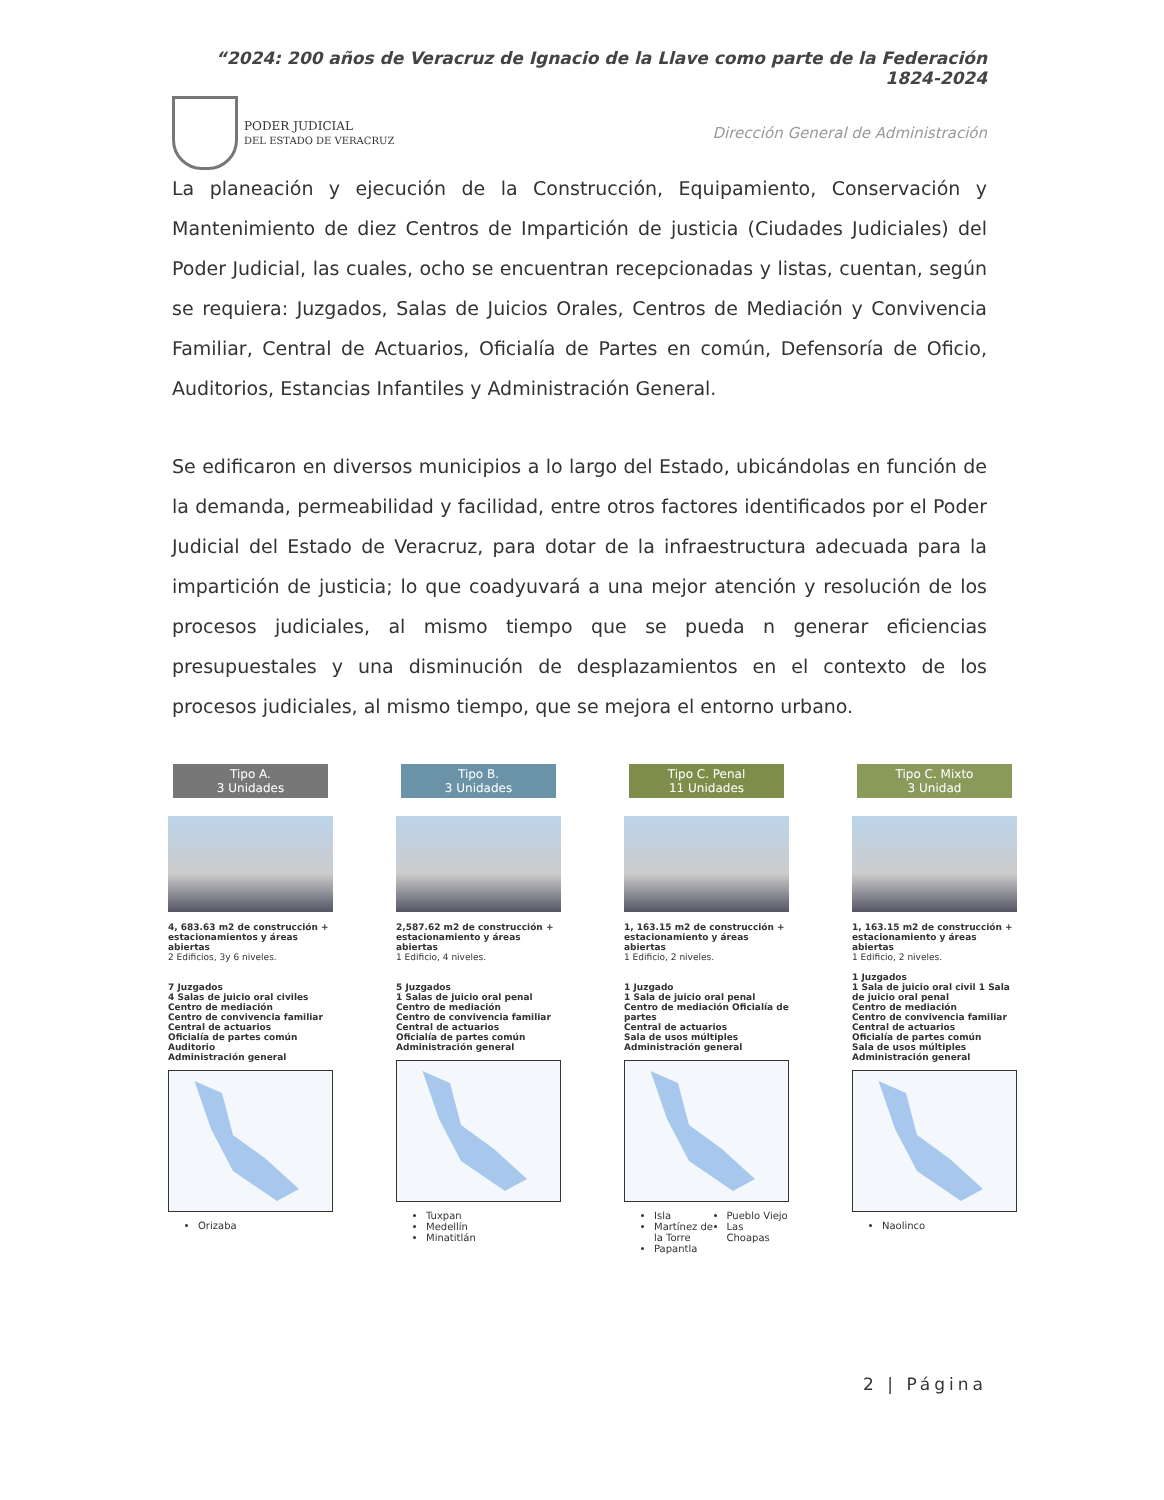“2024: 200 años de Veracruz de Ignacio de la Llave como parte de la Federación 1824-2024
PODER JUDICIAL
DEL ESTADO DE VERACRUZ
Dirección General de Administración
La planeación y ejecución de la Construcción, Equipamiento, Conservación y Mantenimiento de diez Centros de Impartición de justicia (Ciudades Judiciales) del Poder Judicial, las cuales, ocho se encuentran recepcionadas y listas, cuentan, según se requiera: Juzgados, Salas de Juicios Orales, Centros de Mediación y Convivencia Familiar, Central de Actuarios, Oficialía de Partes en común, Defensoría de Oficio, Auditorios, Estancias Infantiles y Administración General.
Se edificaron en diversos municipios a lo largo del Estado, ubicándolas en función de la demanda, permeabilidad y facilidad, entre otros factores identificados por el Poder Judicial del Estado de Veracruz, para dotar de la infraestructura adecuada para la impartición de justicia; lo que coadyuvará a una mejor atención y resolución de los procesos judiciales, al mismo tiempo que se pueda n generar eficiencias presupuestales y una disminución de desplazamientos en el contexto de los procesos judiciales, al mismo tiempo, que se mejora el entorno urbano.
Tipo A.
3 Unidades
4, 683.63 m2 de construcción + estacionamientos y áreas abiertas
2 Edificios, 3y 6 niveles.
7 Juzgados
4 Salas de juicio oral civiles
Centro de mediación
Centro de convivencia familiar
Central de actuarios
Oficialía de partes común
Auditorio
Administración general
Orizaba
Tipo B.
3 Unidades
2,587.62 m2 de construcción + estacionamiento y áreas abiertas
1 Edificio, 4 niveles.
5 Juzgados
1 Salas de juicio oral penal
Centro de mediación
Centro de convivencia familiar
Central de actuarios
Oficialía de partes común
Administración general
Tuxpan
Medellín
Minatitlán
Tipo C. Penal
11 Unidades
1, 163.15 m2 de construcción + estacionamiento y áreas abiertas
1 Edificio, 2 niveles.
1 Juzgado
1 Sala de juicio oral penal
Centro de mediación Oficialía de partes
Central de actuarios
Sala de usos múltiples
Administración general
Isla
Martínez de la Torre
Papantla
Pueblo Viejo
Las Choapas
Tipo C. Mixto
3 Unidad
1, 163.15 m2 de construcción + estacionamiento y áreas abiertas
1 Edificio, 2 niveles.
1 Juzgados
1 Sala de juicio oral civil 1 Sala de juicio oral penal
Centro de mediación
Centro de convivencia familiar
Central de actuarios
Oficialía de partes común
Sala de usos múltiples
Administración general
Naolinco
2 | Página